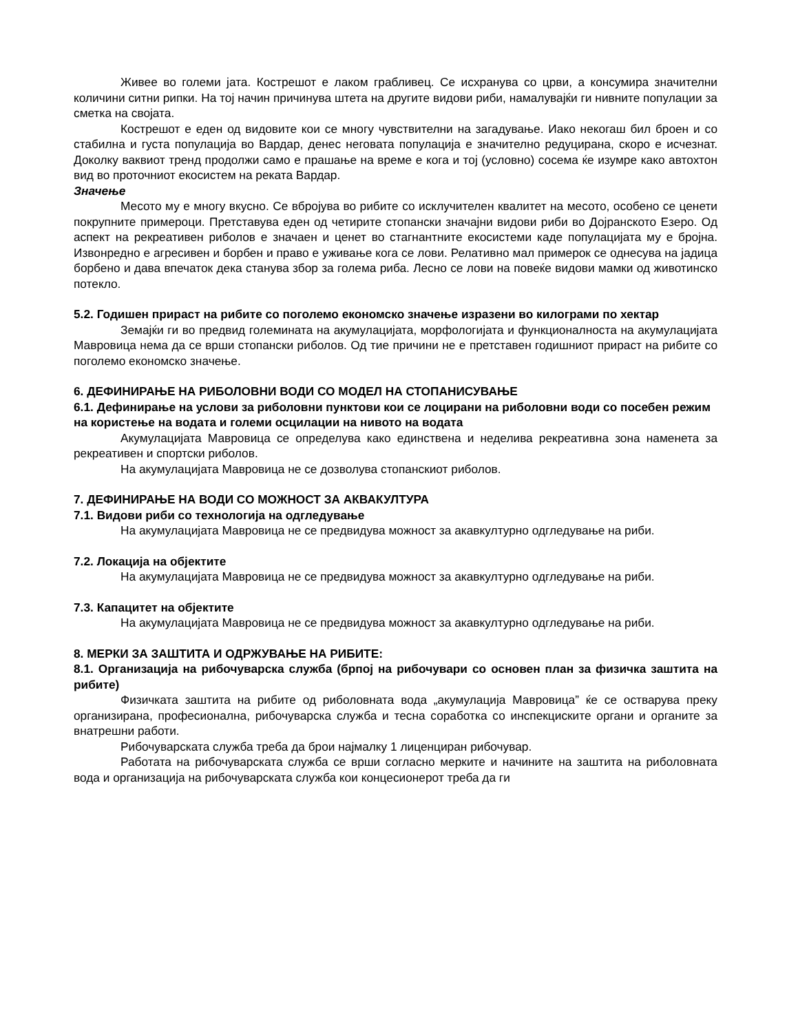Живее во големи јата. Кострешот е лаком грабливец. Се исхранува со црви, а консумира значителни количини ситни рипки. На тој начин причинува штета на другите видови риби, намалувајќи ги нивните популации за сметка на својата.
Кострешот е еден од видовите кои се многу чувствителни на загадување. Иако некогаш бил броен и со стабилна и густа популација во Вардар, денес неговата популација е значително редуцирана, скоро е исчезнат. Доколку ваквиот тренд продолжи само е прашање на време е кога и тој (условно) сосема ќе изумре како автохтон вид во проточниот екосистем на реката Вардар.
Значење
Месото му е многу вкусно. Се вбројува во рибите со исклучителен квалитет на месото, особено се ценети покрупните примероци. Претставува еден од четирите стопански значајни видови риби во Дојранското Езеро. Од аспект на рекреативен риболов е значаен и ценет во стагнантните екосистеми каде популацијата му е бројна. Извонредно е агресивен и борбен и право е уживање кога се лови. Релативно мал примерок се однесува на јадица борбено и дава впечаток дека станува збор за голема риба. Лесно се лови на повеќе видови мамки од животинско потекло.
5.2. Годишен прираст на рибите со поголемо економско значење изразени во килограми по хектар
Земајќи ги во предвид големината на акумулацијата, морфологијата и функционалноста на акумулацијата Мавровица нема да се врши стопански риболов. Од тие причини не е претставен годишниот прираст на рибите со поголемо економско значење.
6. ДЕФИНИРАЊЕ НА РИБОЛОВНИ ВОДИ СО МОДЕЛ НА СТОПАНИСУВАЊЕ
6.1. Дефинирање на услови за риболовни пунктови кои се лоцирани на риболовни води со посебен режим на користење на водата и големи осцилации на нивото на водата
Акумулацијата Мавровица се определува како единствена и неделива рекреативна зона наменета за рекреативен и спортски риболов.
На акумулацијата Мавровица не се дозволува стопанскиот риболов.
7. ДЕФИНИРАЊЕ НА ВОДИ СО МОЖНОСТ ЗА АКВАКУЛТУРА
7.1. Видови риби со технологија на одгледување
На акумулацијата Мавровица не се предвидува можност за акавкултурно одгледување на риби.
7.2. Локација на објектите
На акумулацијата Мавровица не се предвидува можност за акавкултурно одгледување на риби.
7.3. Капацитет на објектите
На акумулацијата Мавровица не се предвидува можност за акавкултурно одгледување на риби.
8. МЕРКИ ЗА ЗАШТИТА И ОДРЖУВАЊЕ НА РИБИТЕ:
8.1. Организација на рибочуварска служба (брпој на рибочувари со основен план за физичка заштита на рибите)
Физичката заштита на рибите од риболовната вода „акумулација Мавровица” ќе се остварува преку организирана, професионална, рибочуварска служба и тесна соработка со инспекциските органи и органите за внатрешни работи.
Рибочуварската служба треба да брои најмалку 1 лиценциран рибочувар.
Работата на рибочуварската служба се врши согласно мерките и начините на заштита на риболовната вода и организација на рибочуварската служба кои концесионерот треба да ги